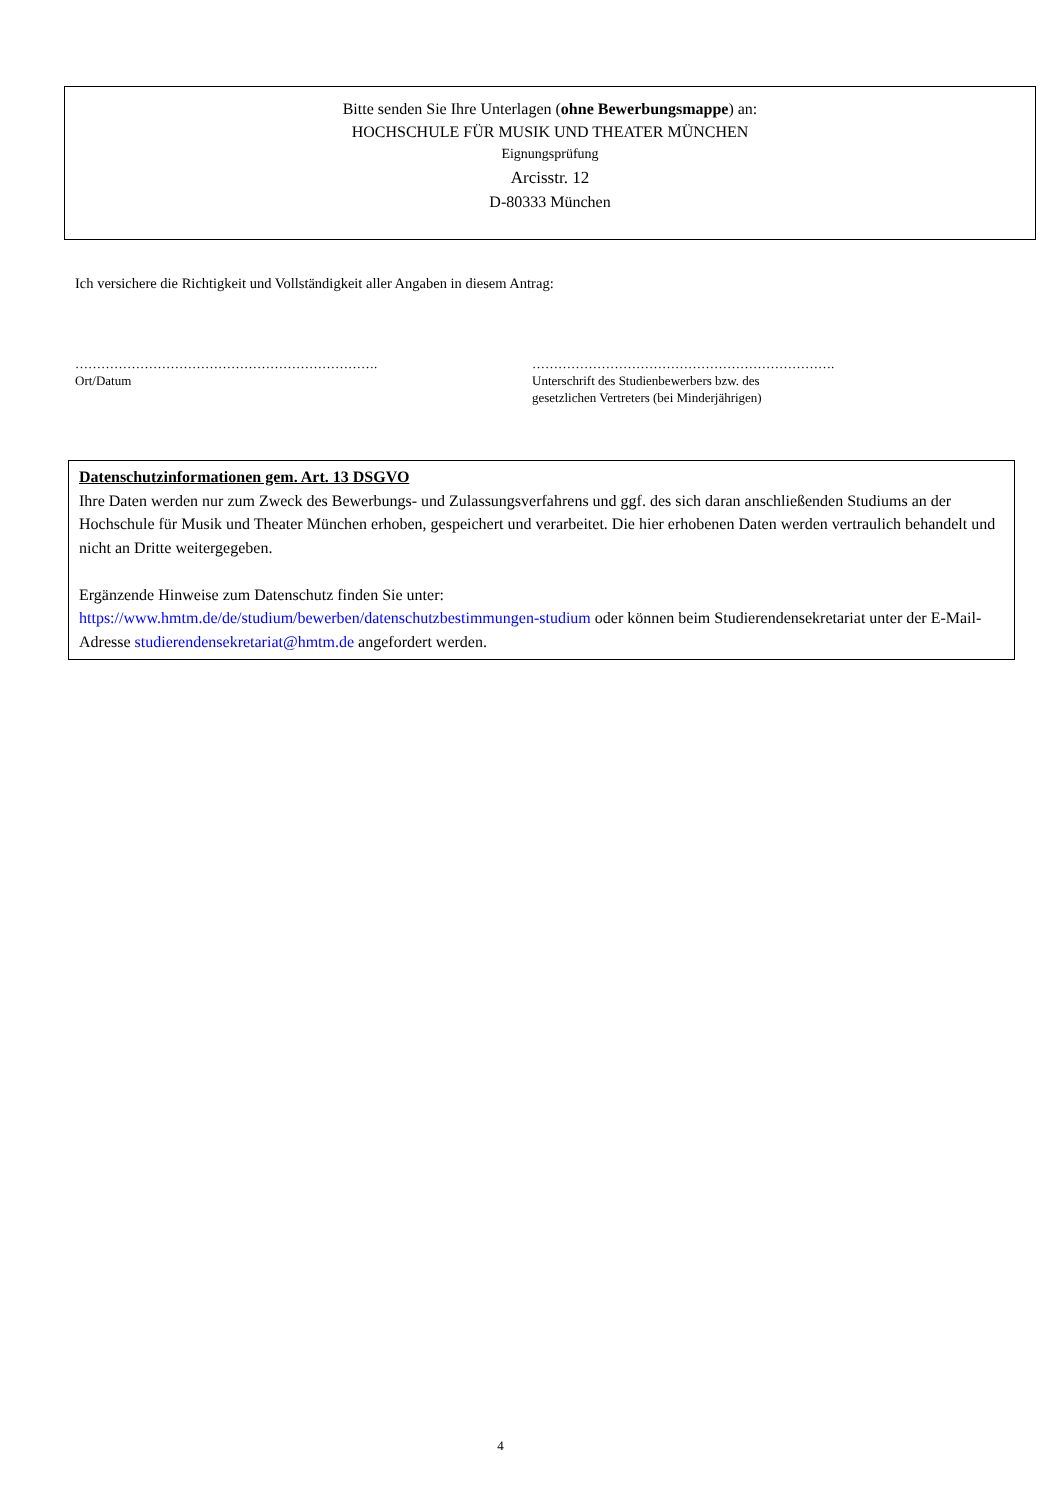Bitte senden Sie Ihre Unterlagen (ohne Bewerbungsmappe) an:
HOCHSCHULE FÜR MUSIK UND THEATER MÜNCHEN
Eignungsprüfung
Arcisstr. 12
D-80333 München
Ich versichere die Richtigkeit und Vollständigkeit aller Angaben in diesem Antrag:
…………………………………………………………….
Ort/Datum
…………………………………………………………….
Unterschrift des Studienbewerbers bzw. des
gesetzlichen Vertreters (bei Minderjährigen)
Datenschutzinformationen gem. Art. 13 DSGVO
Ihre Daten werden nur zum Zweck des Bewerbungs- und Zulassungsverfahrens und ggf. des sich daran anschließenden Studiums an der Hochschule für Musik und Theater München erhoben, gespeichert und verarbeitet. Die hier erhobenen Daten werden vertraulich behandelt und nicht an Dritte weitergegeben.
Ergänzende Hinweise zum Datenschutz finden Sie unter:
https://www.hmtm.de/de/studium/bewerben/datenschutzbestimmungen-studium oder können beim Studierendensekretariat unter der E-Mail-Adresse studierendensekretariat@hmtm.de angefordert werden.
4